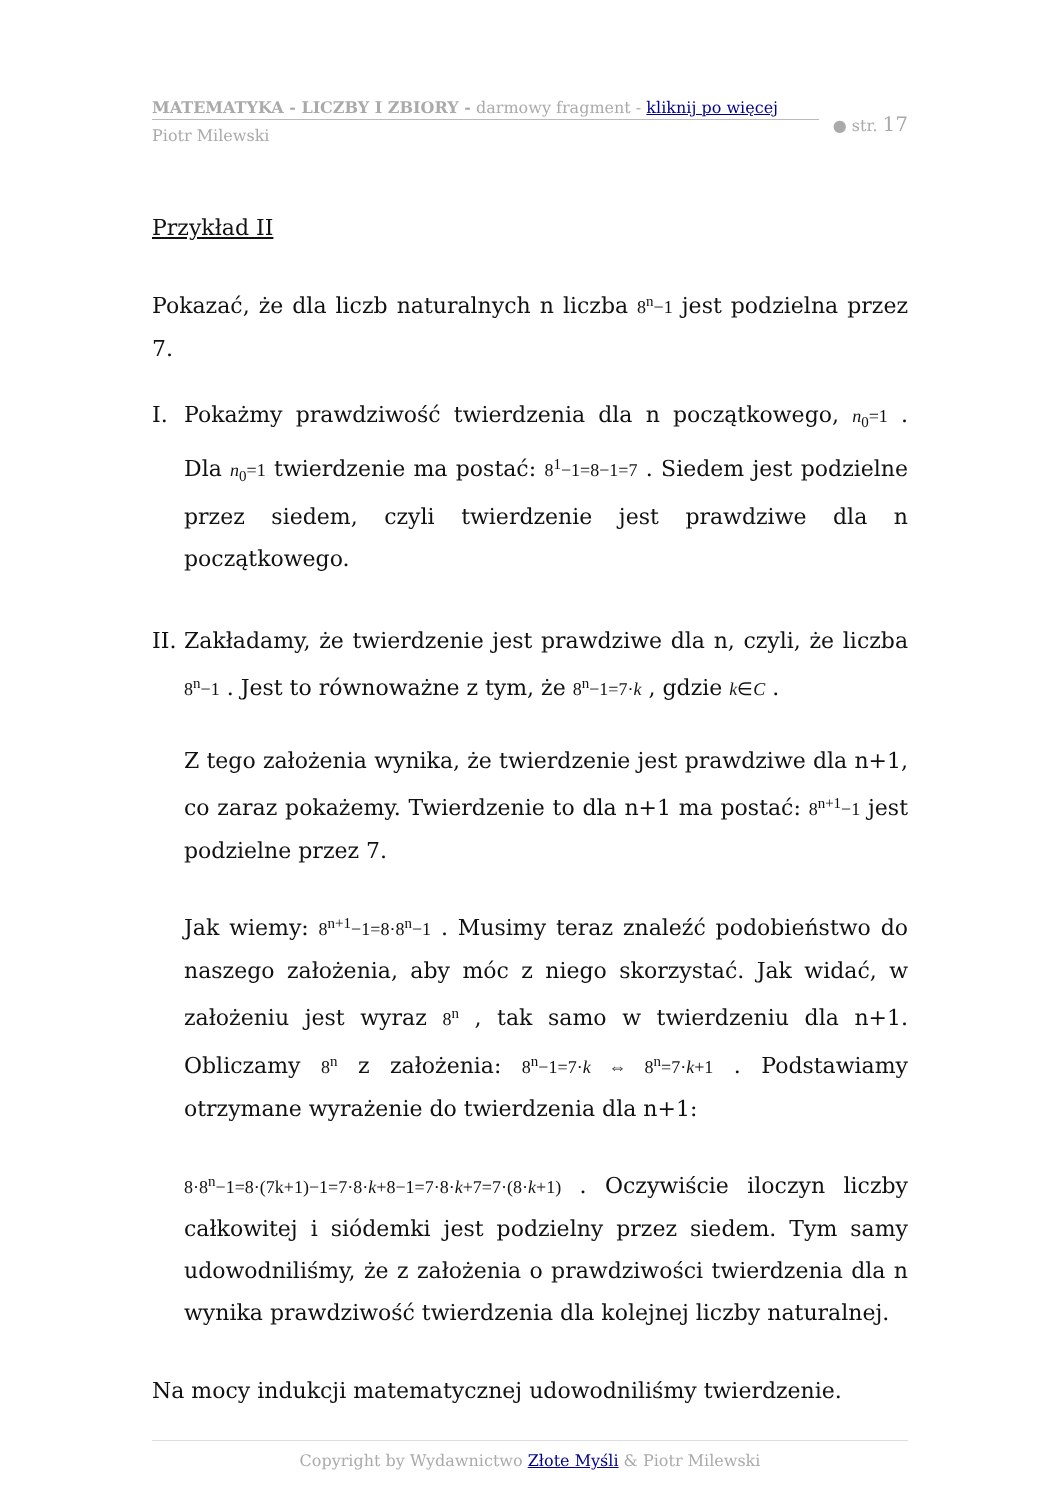MATEMATYKA - LICZBY I ZBIORY - darmowy fragment - kliknij po więcej
Piotr Milewski
● str. 17
Przykład II
Pokazać, że dla liczb naturalnych n liczba 8<sup>n</sup>−1 jest podzielna przez 7.
I. Pokażmy prawdziwość twierdzenia dla n początkowego, n<sub>0</sub>=1 . Dla n<sub>0</sub>=1 twierdzenie ma postać: 8<sup>1</sup>−1=8−1=7 . Siedem jest podzielne przez siedem, czyli twierdzenie jest prawdziwe dla n początkowego.
II.
Zakładamy, że twierdzenie jest prawdziwe dla n, czyli, że liczba 8<sup>n</sup>−1 . Jest to równoważne z tym, że 8<sup>n</sup>−1=7·k , gdzie k∈C .
Z tego założenia wynika, że twierdzenie jest prawdziwe dla n+1, co zaraz pokażemy. Twierdzenie to dla n+1 ma postać: 8<sup>n+1</sup>−1 jest podzielne przez 7.
Jak wiemy: 8<sup>n+1</sup>−1=8·8<sup>n</sup>−1 . Musimy teraz znaleźć podobieństwo do naszego założenia, aby móc z niego skorzystać. Jak widać, w założeniu jest wyraz 8<sup>n</sup> , tak samo w twierdzeniu dla n+1. Obliczamy 8<sup>n</sup> z założenia: 8<sup>n</sup>−1=7·k ⇔ 8<sup>n</sup>=7·k+1 . Podstawiamy otrzymane wyrażenie do twierdzenia dla n+1:
8·8<sup>n</sup>−1=8·(7k+1)−1=7·8·k+8−1=7·8·k+7=7·(8·k+1) . Oczywiście iloczyn liczby całkowitej i siódemki jest podzielny przez siedem. Tym samy udowodniliśmy, że z założenia o prawdziwości twierdzenia dla n wynika prawdziwość twierdzenia dla kolejnej liczby naturalnej.
Na mocy indukcji matematycznej udowodniliśmy twierdzenie.
Copyright by Wydawnictwo Złote Myśli & Piotr Milewski